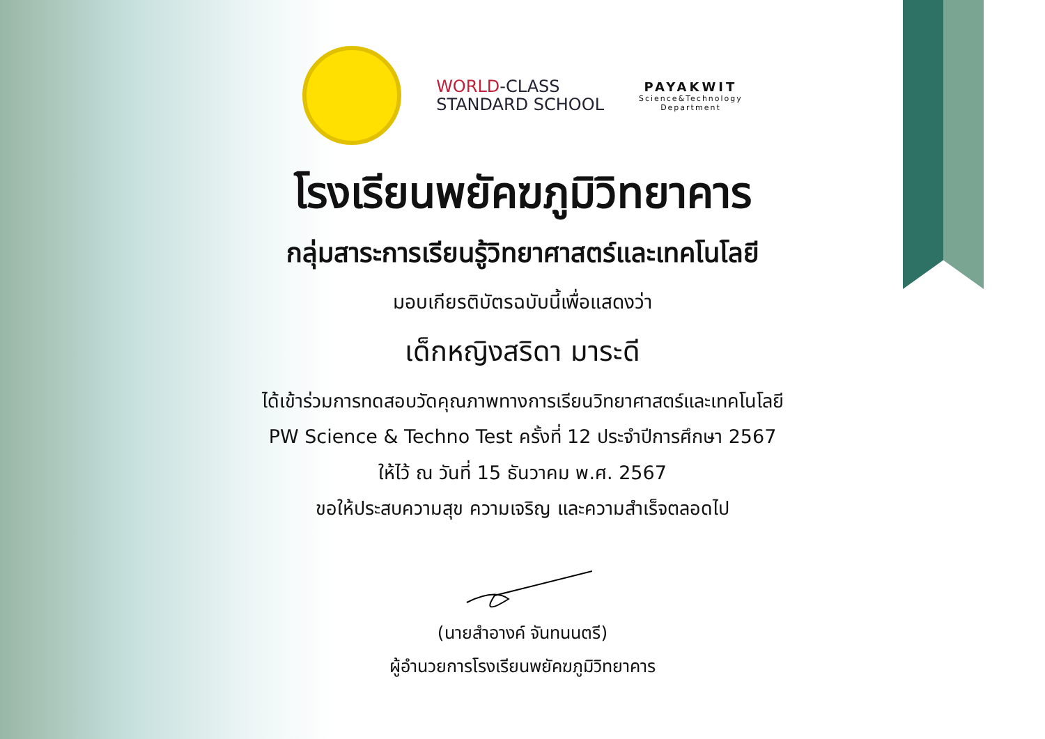WORLD-CLASS
STANDARD SCHOOL
PAYAKWIT
Science&Technology
Department
โรงเรียนพยัคฆภูมิวิทยาคาร
กลุ่มสาระการเรียนรู้วิทยาศาสตร์และเทคโนโลยี
มอบเกียรติบัตรฉบับนี้เพื่อแสดงว่า
เด็กหญิงสริดา มาระดี
ได้เข้าร่วมการทดสอบวัดคุณภาพทางการเรียนวิทยาศาสตร์และเทคโนโลยี
PW Science & Techno Test ครั้งที่ 12 ประจำปีการศึกษา 2567
ให้ไว้ ณ วันที่ 15 ธันวาคม พ.ศ. 2567
ขอให้ประสบความสุข ความเจริญ และความสำเร็จตลอดไป
(นายสำอางค์ จันทนนตรี)
ผู้อำนวยการโรงเรียนพยัคฆภูมิวิทยาคาร